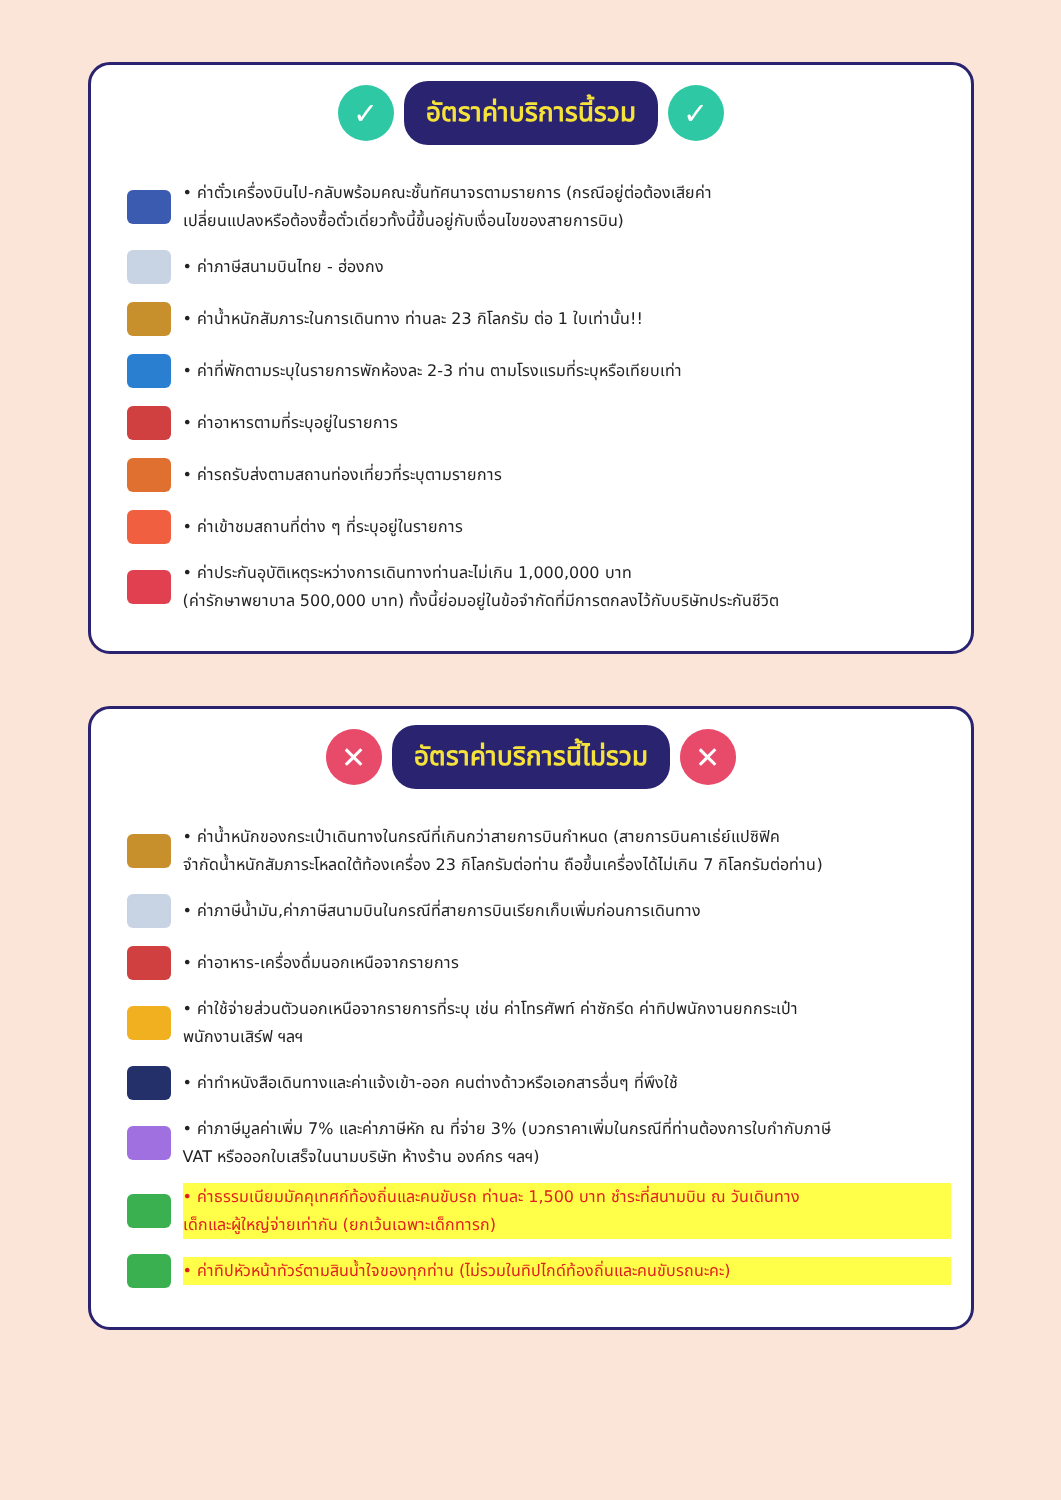✓
อัตราค่าบริการนี้รวม
✓
• ค่าตั๋วเครื่องบินไป-กลับพร้อมคณะชั้นทัศนาจรตามรายการ (กรณีอยู่ต่อต้องเสียค่า
เปลี่ยนแปลงหรือต้องซื้อตั๋วเดี่ยวทั้งนี้ขึ้นอยู่กับเงื่อนไขของสายการบิน)
• ค่าภาษีสนามบินไทย - ฮ่องกง
• ค่าน้ำหนักสัมภาระในการเดินทาง ท่านละ 23 กิโลกรัม ต่อ 1 ใบเท่านั้น!!
• ค่าที่พักตามระบุในรายการพักห้องละ 2-3 ท่าน ตามโรงแรมที่ระบุหรือเทียบเท่า
• ค่าอาหารตามที่ระบุอยู่ในรายการ
• ค่ารถรับส่งตามสถานท่องเที่ยวที่ระบุตามรายการ
• ค่าเข้าชมสถานที่ต่าง ๆ ที่ระบุอยู่ในรายการ
• ค่าประกันอุบัติเหตุระหว่างการเดินทางท่านละไม่เกิน 1,000,000 บาท
(ค่ารักษาพยาบาล 500,000 บาท) ทั้งนี้ย่อมอยู่ในข้อจำกัดที่มีการตกลงไว้กับบริษัทประกันชีวิต
✕
อัตราค่าบริการนี้ไม่รวม
✕
• ค่าน้ำหนักของกระเป๋าเดินทางในกรณีที่เกินกว่าสายการบินกำหนด (สายการบินคาเธ่ย์แปซิฟิค
จำกัดน้ำหนักสัมภาระโหลดใต้ท้องเครื่อง 23 กิโลกรัมต่อท่าน ถือขึ้นเครื่องได้ไม่เกิน 7 กิโลกรัมต่อท่าน)
• ค่าภาษีน้ำมัน,ค่าภาษีสนามบินในกรณีที่สายการบินเรียกเก็บเพิ่มก่อนการเดินทาง
• ค่าอาหาร-เครื่องดื่มนอกเหนือจากรายการ
• ค่าใช้จ่ายส่วนตัวนอกเหนือจากรายการที่ระบุ เช่น ค่าโทรศัพท์ ค่าซักรีด ค่าทิปพนักงานยกกระเป๋า
พนักงานเสิร์ฟ ฯลฯ
• ค่าทำหนังสือเดินทางและค่าแจ้งเข้า-ออก คนต่างด้าวหรือเอกสารอื่นๆ ที่พึงใช้
• ค่าภาษีมูลค่าเพิ่ม 7% และค่าภาษีหัก ณ ที่จ่าย 3% (บวกราคาเพิ่มในกรณีที่ท่านต้องการใบกำกับภาษี
VAT หรือออกใบเสร็จในนามบริษัท ห้างร้าน องค์กร ฯลฯ)
• ค่าธรรมเนียมมัคคุเทศก์ท้องถิ่นและคนขับรถ ท่านละ 1,500 บาท ชำระที่สนามบิน ณ วันเดินทาง
เด็กและผู้ใหญ่จ่ายเท่ากัน (ยกเว้นเฉพาะเด็กทารก)
• ค่าทิปหัวหน้าทัวร์ตามสินน้ำใจของทุกท่าน (ไม่รวมในทิปไกด์ท้องถิ่นและคนขับรถนะคะ)